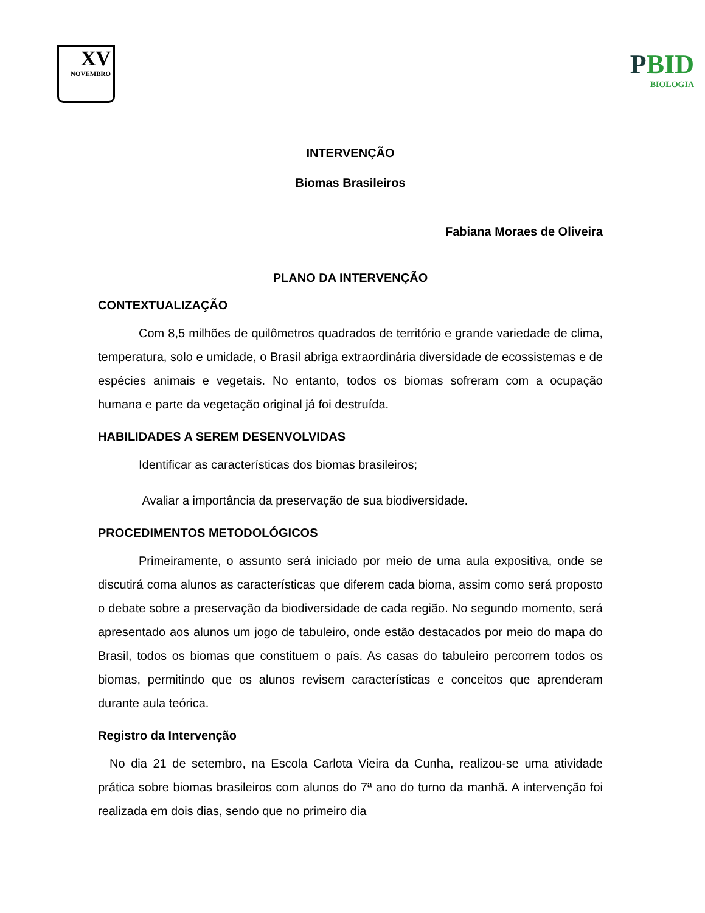XV
NOVEMBRO
PBID
BIOLOGIA
INTERVENÇÃO
Biomas Brasileiros
Fabiana Moraes de Oliveira
PLANO DA INTERVENÇÃO
CONTEXTUALIZAÇÃO
Com 8,5 milhões de quilômetros quadrados de território e grande variedade de clima, temperatura, solo e umidade, o Brasil abriga extraordinária diversidade de ecossistemas e de espécies animais e vegetais. No entanto, todos os biomas sofreram com a ocupação humana e parte da vegetação original já foi destruída.
HABILIDADES A SEREM DESENVOLVIDAS
Identificar as características dos biomas brasileiros;
Avaliar a importância da preservação de sua biodiversidade.
PROCEDIMENTOS METODOLÓGICOS
Primeiramente, o assunto será iniciado por meio de uma aula expositiva, onde se discutirá coma alunos as características que diferem cada bioma, assim como será proposto o debate sobre a preservação da biodiversidade de cada região. No segundo momento, será apresentado aos alunos um jogo de tabuleiro, onde estão destacados por meio do mapa do Brasil, todos os biomas que constituem o país. As casas do tabuleiro percorrem todos os biomas, permitindo que os alunos revisem características e conceitos que aprenderam durante aula teórica.
Registro da Intervenção
No dia 21 de setembro, na Escola Carlota Vieira da Cunha, realizou-se uma atividade prática sobre biomas brasileiros com alunos do 7ª ano do turno da manhã. A intervenção foi realizada em dois dias, sendo que no primeiro dia